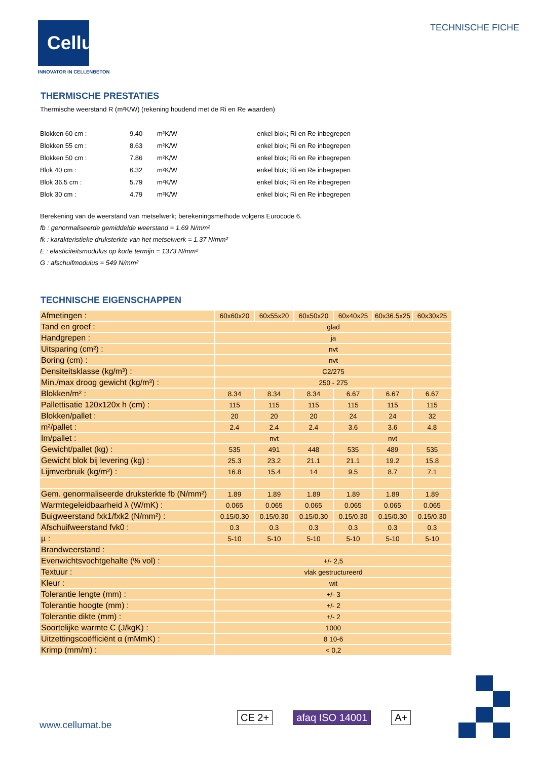Cellumat
INNOVATOR IN CELLENBETON
TECHNISCHE FICHE
THERMISCHE PRESTATIES
Thermische weerstand R (m²K/W) (rekening houdend met de Ri en Re waarden)
| Blokken 60 cm : | 9.40 | m²K/W | enkel blok; Ri en Re inbegrepen |
| Blokken 55 cm : | 8.63 | m²K/W | enkel blok; Ri en Re inbegrepen |
| Blokken 50 cm : | 7.86 | m²K/W | enkel blok; Ri en Re inbegrepen |
| Blok 40 cm : | 6.32 | m²K/W | enkel blok; Ri en Re inbegrepen |
| Blok 36.5 cm : | 5.79 | m²K/W | enkel blok; Ri en Re inbegrepen |
| Blok 30 cm : | 4.79 | m²K/W | enkel blok; Ri en Re inbegrepen |
Berekening van de weerstand van metselwerk; berekeningsmethode volgens Eurocode 6.
fb : genormaliseerde gemiddelde weerstand = 1.69 N/mm²
fk : karakteristieke druksterkte van het metselwerk = 1.37 N/mm²
E : elasticiteitsmodulus op korte termijn = 1373 N/mm²
G : afschuifmodulus = 549 N/mm²
TECHNISCHE EIGENSCHAPPEN
| Afmetingen : | 60x60x20 | 60x55x20 | 60x50x20 | 60x40x25 | 60x36.5x25 | 60x30x25 |
| Tand en groef : | glad | | | | | |
| Handgrepen : | ja | | | | | |
| Uitsparing (cm²) : | nvt | | | | | |
| Boring (cm) : | nvt | | | | | |
| Densiteitsklasse (kg/m³) : | C2/275 | | | | | |
| Min./max droog gewicht (kg/m³) : | 250 - 275 | | | | | |
| Blokken/m² : | 8.34 | 8.34 | 8.34 | 6.67 | 6.67 | 6.67 |
| Pallettisatie 120x120x h (cm) : | 115 | 115 | 115 | 115 | 115 | 115 |
| Blokken/pallet : | 20 | 20 | 20 | 24 | 24 | 32 |
| m²/pallet : | 2.4 | 2.4 | 2.4 | 3.6 | 3.6 | 4.8 |
| Im/pallet : | nvt | | | nvt | | |
| Gewicht/pallet (kg) : | 535 | 491 | 448 | 535 | 489 | 535 |
| Gewicht blok bij levering (kg) : | 25.3 | 23.2 | 21.1 | 21.1 | 19.2 | 15.8 |
| Lijmverbruik (kg/m²) : | 16.8 | 15.4 | 14 | 9.5 | 8.7 | 7.1 |
| Gem. genormaliseerde druksterkte fb (N/mm²) | 1.89 | 1.89 | 1.89 | 1.89 | 1.89 | 1.89 |
| Warmtegeleidbaarheid λ (W/mK) : | 0.065 | 0.065 | 0.065 | 0.065 | 0.065 | 0.065 |
| Buigweerstand fxk1/fxk2 (N/mm²) : | 0.15/0.30 | 0.15/0.30 | 0.15/0.30 | 0.15/0.30 | 0.15/0.30 | 0.15/0.30 |
| Afschuifweerstand fvk0 : | 0.3 | 0.3 | 0.3 | 0.3 | 0.3 | 0.3 |
| µ : | 5-10 | 5-10 | 5-10 | 5-10 | 5-10 | 5-10 |
| Brandweerstand : | | | | | | |
| Evenwichtsvochtgehalte (% vol) : | +/- 2,5 | | | | | |
| Textuur : | vlak gestructureerd | | | | | |
| Kleur : | wit | | | | | |
| Tolerantie lengte (mm) : | +/- 3 | | | | | |
| Tolerantie hoogte (mm) : | +/- 2 | | | | | |
| Tolerantie dikte (mm) : | +/- 2 | | | | | |
| Soortelijke warmte C (J/kgK) : | 1000 | | | | | |
| Uitzettingscoëfficiënt α (mMmK) : | 8 10-6 | | | | | |
| Krimp (mm/m) : | < 0,2 | | | | | |
www.cellumat.be
CE 2+ afaq ISO 14001 A+